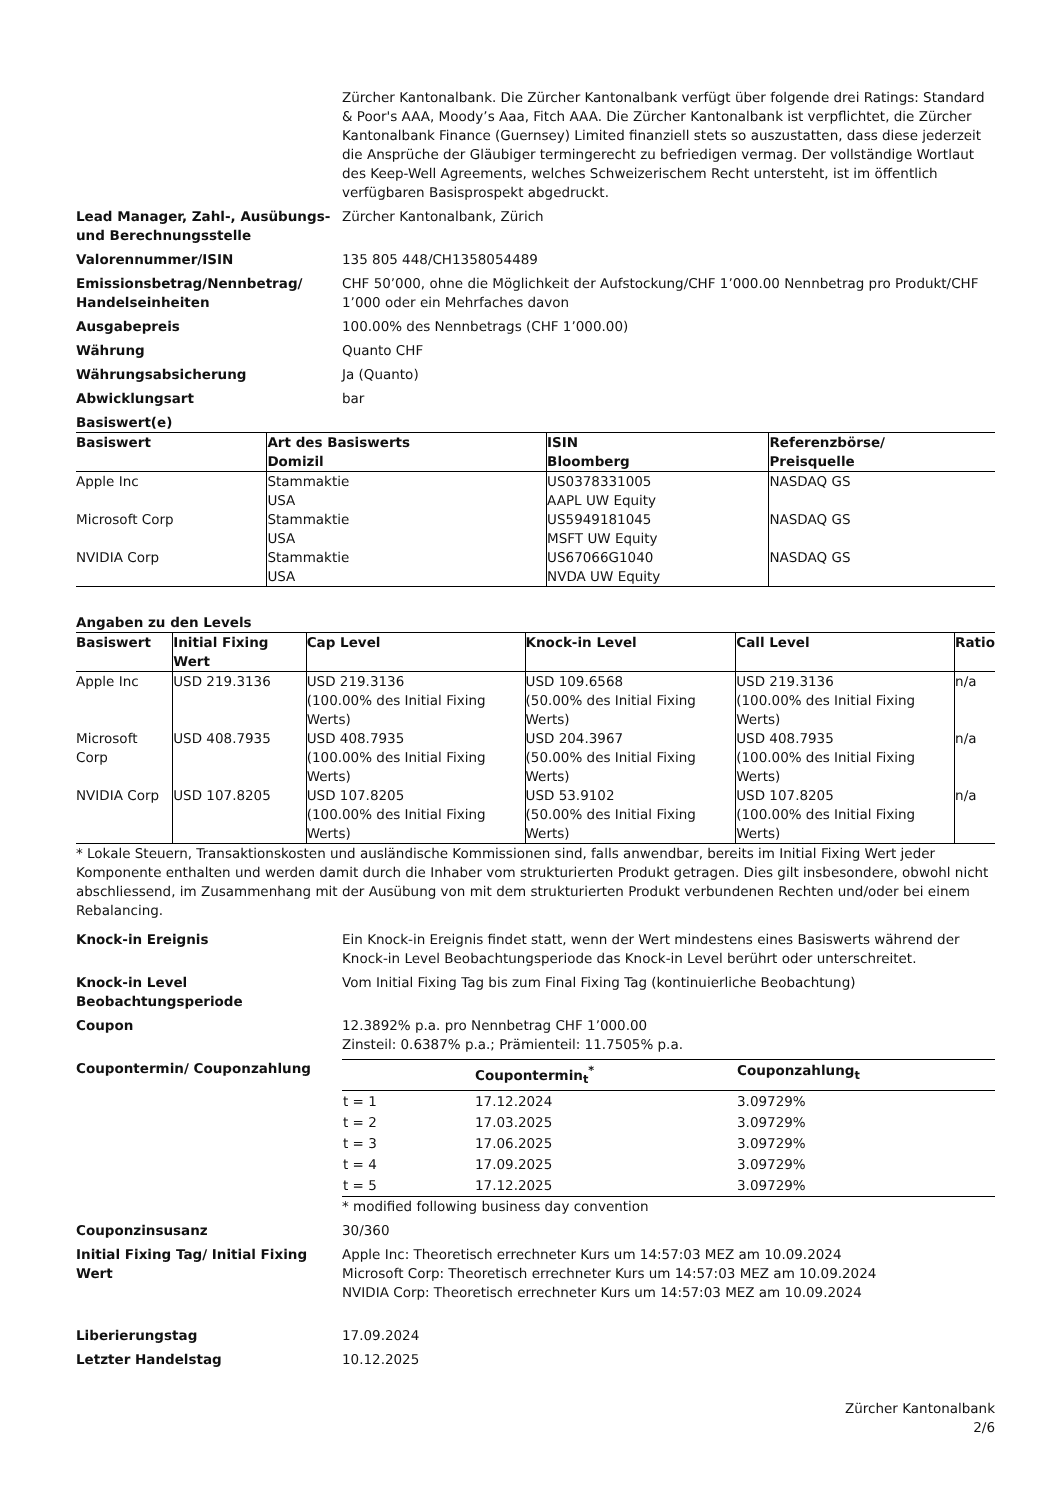Zürcher Kantonalbank. Die Zürcher Kantonalbank verfügt über folgende drei Ratings: Standard & Poor's AAA, Moody’s Aaa, Fitch AAA. Die Zürcher Kantonalbank ist verpflichtet, die Zürcher Kantonalbank Finance (Guernsey) Limited finanziell stets so auszustatten, dass diese jederzeit die Ansprüche der Gläubiger termingerecht zu befriedigen vermag. Der vollständige Wortlaut des Keep-Well Agreements, welches Schweizerischem Recht untersteht, ist im öffentlich verfügbaren Basisprospekt abgedruckt.
Lead Manager, Zahl-, Ausübungs- und Berechnungsstelle
Zürcher Kantonalbank, Zürich
Valorennummer/ISIN 135 805 448/CH1358054489
Emissionsbetrag/Nennbetrag/ Handelseinheiten
CHF 50’000, ohne die Möglichkeit der Aufstockung/CHF 1’000.00 Nennbetrag pro Produkt/CHF 1’000 oder ein Mehrfaches davon
Ausgabepreis 100.00% des Nennbetrags (CHF 1’000.00)
Währung Quanto CHF
Währungsabsicherung Ja (Quanto)
Abwicklungsart bar
Basiswert(e)
| Basiswert | Art des Basiswerts Domizil | ISIN Bloomberg | Referenzbörse/ Preisquelle |
| --- | --- | --- | --- |
| Apple Inc | Stammaktie USA | US0378331005 AAPL UW Equity | NASDAQ GS |
| Microsoft Corp | Stammaktie USA | US5949181045 MSFT UW Equity | NASDAQ GS |
| NVIDIA Corp | Stammaktie USA | US67066G1040 NVDA UW Equity | NASDAQ GS |
Angaben zu den Levels
| Basiswert | Initial Fixing Wert | Cap Level | Knock-in Level | Call Level | Ratio |
| --- | --- | --- | --- | --- | --- |
| Apple Inc | USD 219.3136 | USD 219.3136 (100.00% des Initial Fixing Werts) | USD 109.6568 (50.00% des Initial Fixing Werts) | USD 219.3136 (100.00% des Initial Fixing Werts) | n/a |
| Microsoft Corp | USD 408.7935 | USD 408.7935 (100.00% des Initial Fixing Werts) | USD 204.3967 (50.00% des Initial Fixing Werts) | USD 408.7935 (100.00% des Initial Fixing Werts) | n/a |
| NVIDIA Corp | USD 107.8205 | USD 107.8205 (100.00% des Initial Fixing Werts) | USD 53.9102 (50.00% des Initial Fixing Werts) | USD 107.8205 (100.00% des Initial Fixing Werts) | n/a |
* Lokale Steuern, Transaktionskosten und ausländische Kommissionen sind, falls anwendbar, bereits im Initial Fixing Wert jeder Komponente enthalten und werden damit durch die Inhaber vom strukturierten Produkt getragen. Dies gilt insbesondere, obwohl nicht abschliessend, im Zusammenhang mit der Ausübung von mit dem strukturierten Produkt verbundenen Rechten und/oder bei einem Rebalancing.
Knock-in Ereignis Ein Knock-in Ereignis findet statt, wenn der Wert mindestens eines Basiswerts während der Knock-in Level Beobachtungsperiode das Knock-in Level berührt oder unterschreitet.
Knock-in Level Beobachtungsperiode
Vom Initial Fixing Tag bis zum Final Fixing Tag (kontinuierliche Beobachtung)
Coupon 12.3892% p.a. pro Nennbetrag CHF 1’000.00
Zinsteil: 0.6387% p.a.; Prämienteil: 11.7505% p.a.
Coupontermin/ Couponzahlung
| | Coupontermin<sub>t</sub><sup>*</sup> | Couponzahlung<sub>t</sub> |
| --- | --- | --- |
| t = 1 | 17.12.2024 | 3.09729% |
| t = 2 | 17.03.2025 | 3.09729% |
| t = 3 | 17.06.2025 | 3.09729% |
| t = 4 | 17.09.2025 | 3.09729% |
| t = 5 | 17.12.2025 | 3.09729% |
* modified following business day convention
Couponzinsusanz 30/360
Initial Fixing Tag/ Initial Fixing Wert
Apple Inc: Theoretisch errechneter Kurs um 14:57:03 MEZ am 10.09.2024
Microsoft Corp: Theoretisch errechneter Kurs um 14:57:03 MEZ am 10.09.2024
NVIDIA Corp: Theoretisch errechneter Kurs um 14:57:03 MEZ am 10.09.2024
Liberierungstag 17.09.2024
Letzter Handelstag 10.12.2025
Zürcher Kantonalbank
2/6